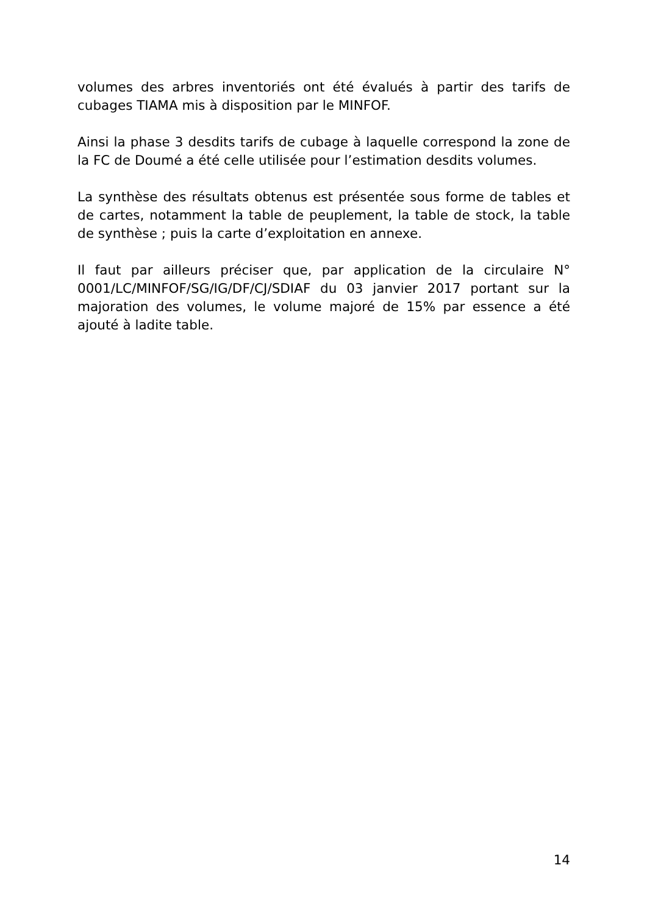volumes des arbres inventoriés ont été évalués à partir des tarifs de cubages TIAMA mis à disposition par le MINFOF.
Ainsi la phase 3 desdits tarifs de cubage à laquelle correspond la zone de la FC de Doumé a été celle utilisée pour l’estimation desdits volumes.
La synthèse des résultats obtenus est présentée sous forme de tables et de cartes, notamment la table de peuplement, la table de stock, la table de synthèse ; puis la carte d’exploitation en annexe.
Il faut par ailleurs préciser que, par application de la circulaire N° 0001/LC/MINFOF/SG/IG/DF/CJ/SDIAF du 03 janvier 2017 portant sur la majoration des volumes, le volume majoré de 15% par essence a été ajouté à ladite table.
14